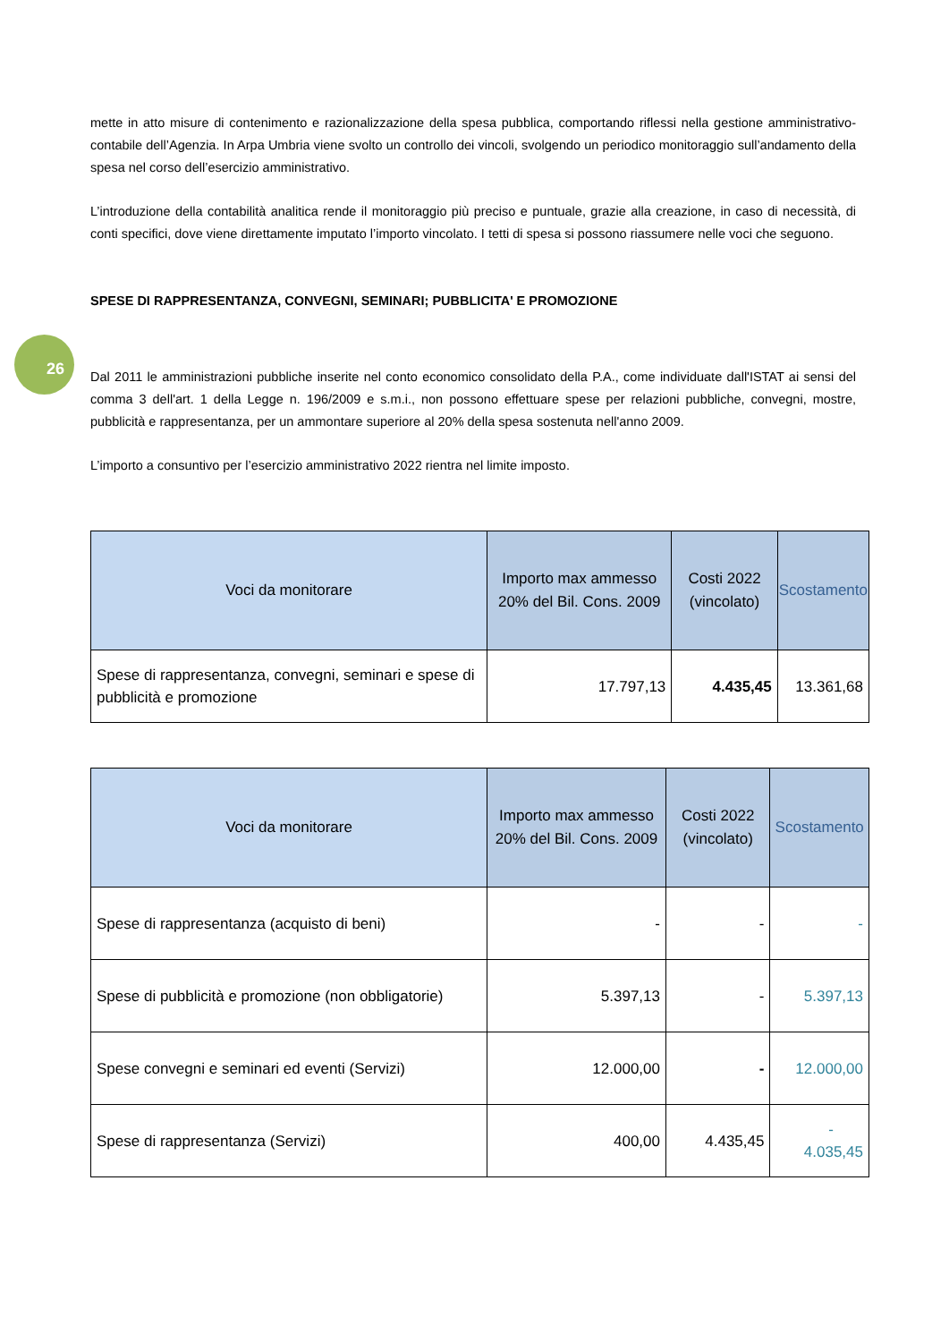26
mette in atto misure di contenimento e razionalizzazione della spesa pubblica, comportando riflessi nella gestione amministrativo-contabile dell’Agenzia. In Arpa Umbria viene svolto un controllo dei vincoli, svolgendo un periodico monitoraggio sull’andamento della spesa nel corso dell’esercizio amministrativo.
L’introduzione della contabilità analitica rende il monitoraggio più preciso e puntuale, grazie alla creazione, in caso di necessità, di conti specifici, dove viene direttamente imputato l’importo vincolato. I tetti di spesa si possono riassumere nelle voci che seguono.
SPESE DI RAPPRESENTANZA, CONVEGNI, SEMINARI; PUBBLICITA' E PROMOZIONE
Dal 2011 le amministrazioni pubbliche inserite nel conto economico consolidato della P.A., come individuate dall'ISTAT ai sensi del comma 3 dell'art. 1 della Legge n. 196/2009 e s.m.i., non possono effettuare spese per relazioni pubbliche, convegni, mostre, pubblicità e rappresentanza, per un ammontare superiore al 20% della spesa sostenuta nell'anno 2009.
L’importo a consuntivo per l’esercizio amministrativo 2022 rientra nel limite imposto.
| Voci da monitorare | Importo max ammesso 20% del Bil. Cons. 2009 | Costi 2022 (vincolato) | Scostamento |
| --- | --- | --- | --- |
| Spese di rappresentanza, convegni, seminari e spese di pubblicità e promozione | 17.797,13 | 4.435,45 | 13.361,68 |
| Voci da monitorare | Importo max ammesso 20% del Bil. Cons. 2009 | Costi 2022 (vincolato) | Scostamento |
| --- | --- | --- | --- |
| Spese di rappresentanza (acquisto di beni) | - | - | - |
| Spese di pubblicità e promozione (non obbligatorie) | 5.397,13 | - | 5.397,13 |
| Spese convegni e seminari ed eventi (Servizi) | 12.000,00 | - | 12.000,00 |
| Spese di rappresentanza (Servizi) | 400,00 | 4.435,45 | - 4.035,45 |